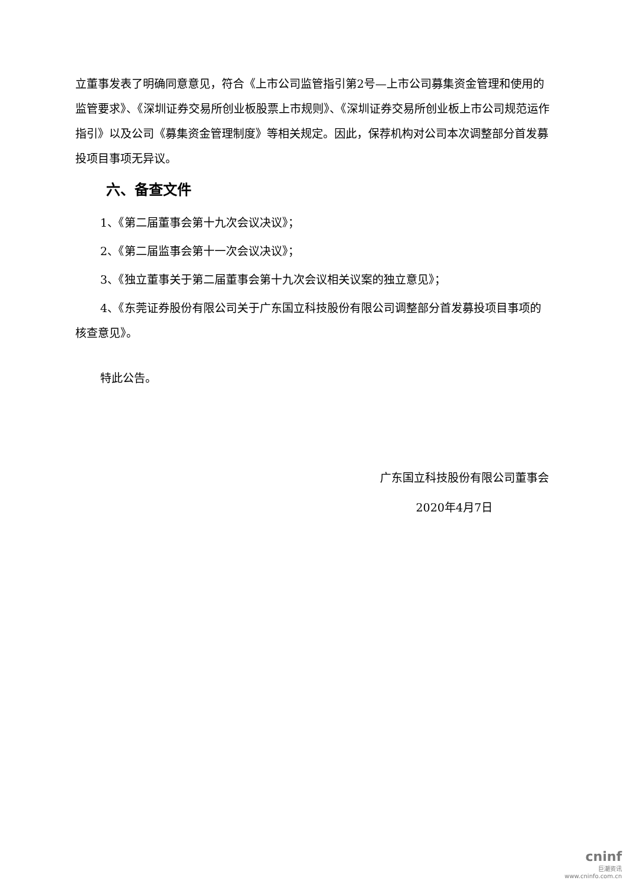立董事发表了明确同意意见，符合《上市公司监管指引第2号—上市公司募集资金管理和使用的监管要求》、《深圳证券交易所创业板股票上市规则》、《深圳证券交易所创业板上市公司规范运作指引》以及公司《募集资金管理制度》等相关规定。因此，保荐机构对公司本次调整部分首发募投项目事项无异议。
六、备查文件
1、《第二届董事会第十九次会议决议》；
2、《第二届监事会第十一次会议决议》；
3、《独立董事关于第二届董事会第十九次会议相关议案的独立意见》；
4、《东莞证券股份有限公司关于广东国立科技股份有限公司调整部分首发募投项目事项的核查意见》。
特此公告。
广东国立科技股份有限公司董事会
2020年4月7日
cninf
巨潮资讯
www.cninfo.com.cn